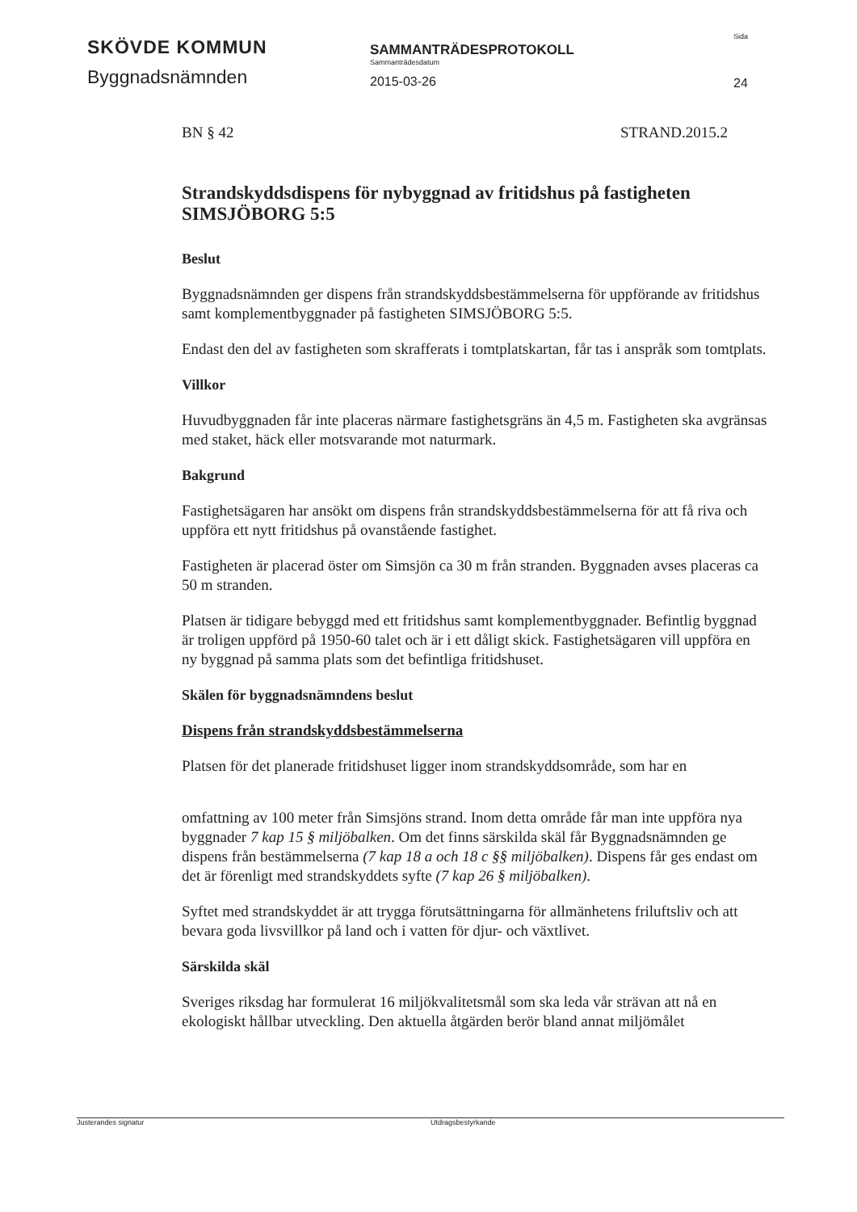SKÖVDE KOMMUN
Byggnadsnämnden
SAMMANTRÄDESPROTOKOLL
Sammanträdesdatum
2015-03-26
Sida
24
BN § 42 STRAND.2015.2
Strandskyddsdispens för nybyggnad av fritidshus på fastigheten SIMSJÖBORG 5:5
Beslut
Byggnadsnämnden ger dispens från strandskyddsbestämmelserna för uppförande av fritidshus samt komplementbyggnader på fastigheten SIMSJÖBORG 5:5.
Endast den del av fastigheten som skrafferats i tomtplatskartan, får tas i anspråk som tomtplats.
Villkor
Huvudbyggnaden får inte placeras närmare fastighetsgräns än 4,5 m. Fastigheten ska avgränsas med staket, häck eller motsvarande mot naturmark.
Bakgrund
Fastighetsägaren har ansökt om dispens från strandskyddsbestämmelserna för att få riva och uppföra ett nytt fritidshus på ovanstående fastighet.
Fastigheten är placerad öster om Simsjön ca 30 m från stranden. Byggnaden avses placeras ca 50 m stranden.
Platsen är tidigare bebyggd med ett fritidshus samt komplementbyggnader. Befintlig byggnad är troligen uppförd på 1950-60 talet och är i ett dåligt skick. Fastighetsägaren vill uppföra en ny byggnad på samma plats som det befintliga fritidshuset.
Skälen för byggnadsnämndens beslut
Dispens från strandskyddsbestämmelserna
Platsen för det planerade fritidshuset ligger inom strandskyddsområde, som har en
omfattning av 100 meter från Simsjöns strand. Inom detta område får man inte uppföra nya byggnader 7 kap 15 § miljöbalken. Om det finns särskilda skäl får Byggnadsnämnden ge dispens från bestämmelserna (7 kap 18 a och 18 c §§ miljöbalken). Dispens får ges endast om det är förenligt med strandskyddets syfte (7 kap 26 § miljöbalken).
Syftet med strandskyddet är att trygga förutsättningarna för allmänhetens friluftsliv och att bevara goda livsvillkor på land och i vatten för djur- och växtlivet.
Särskilda skäl
Sveriges riksdag har formulerat 16 miljökvalitetsmål som ska leda vår strävan att nå en ekologiskt hållbar utveckling. Den aktuella åtgärden berör bland annat miljömålet
Justerandes signatur Utdragsbestyrkande